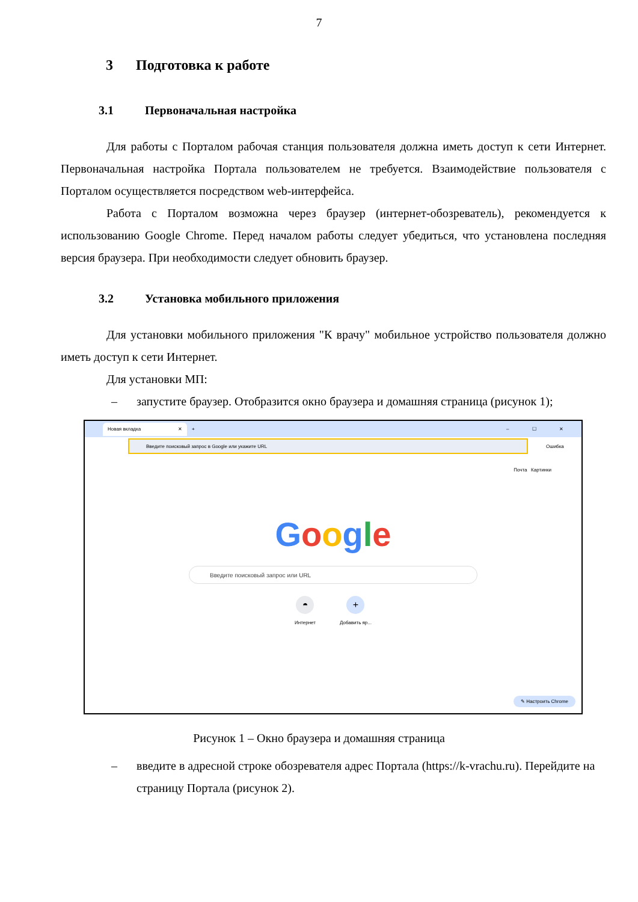7
3 Подготовка к работе
3.1 Первоначальная настройка
Для работы с Порталом рабочая станция пользователя должна иметь доступ к сети Интернет. Первоначальная настройка Портала пользователем не требуется. Взаимодействие пользователя с Порталом осуществляется посредством web-интерфейса.
Работа с Порталом возможна через браузер (интернет-обозреватель), рекомендуется к использованию Google Chrome. Перед началом работы следует убедиться, что установлена последняя версия браузера. При необходимости следует обновить браузер.
3.2 Установка мобильного приложения
Для установки мобильного приложения "К врачу" мобильное устройство пользователя должно иметь доступ к сети Интернет.
Для установки МП:
– запустите браузер. Отобразится окно браузера и домашняя страница (рисунок 1);
Новая вкладка ✕
+ – ☐ ✕
Введите поисковый запрос в Google или укажите URL
Ошибка
Почта Картинки
Google
Введите поисковый запрос или URL
◓
Интернет
+
Добавить яр...
✎ Настроить Chrome
Рисунок 1 – Окно браузера и домашняя страница
– введите в адресной строке обозревателя адрес Портала (https://k-vrachu.ru). Перейдите на страницу Портала (рисунок 2).